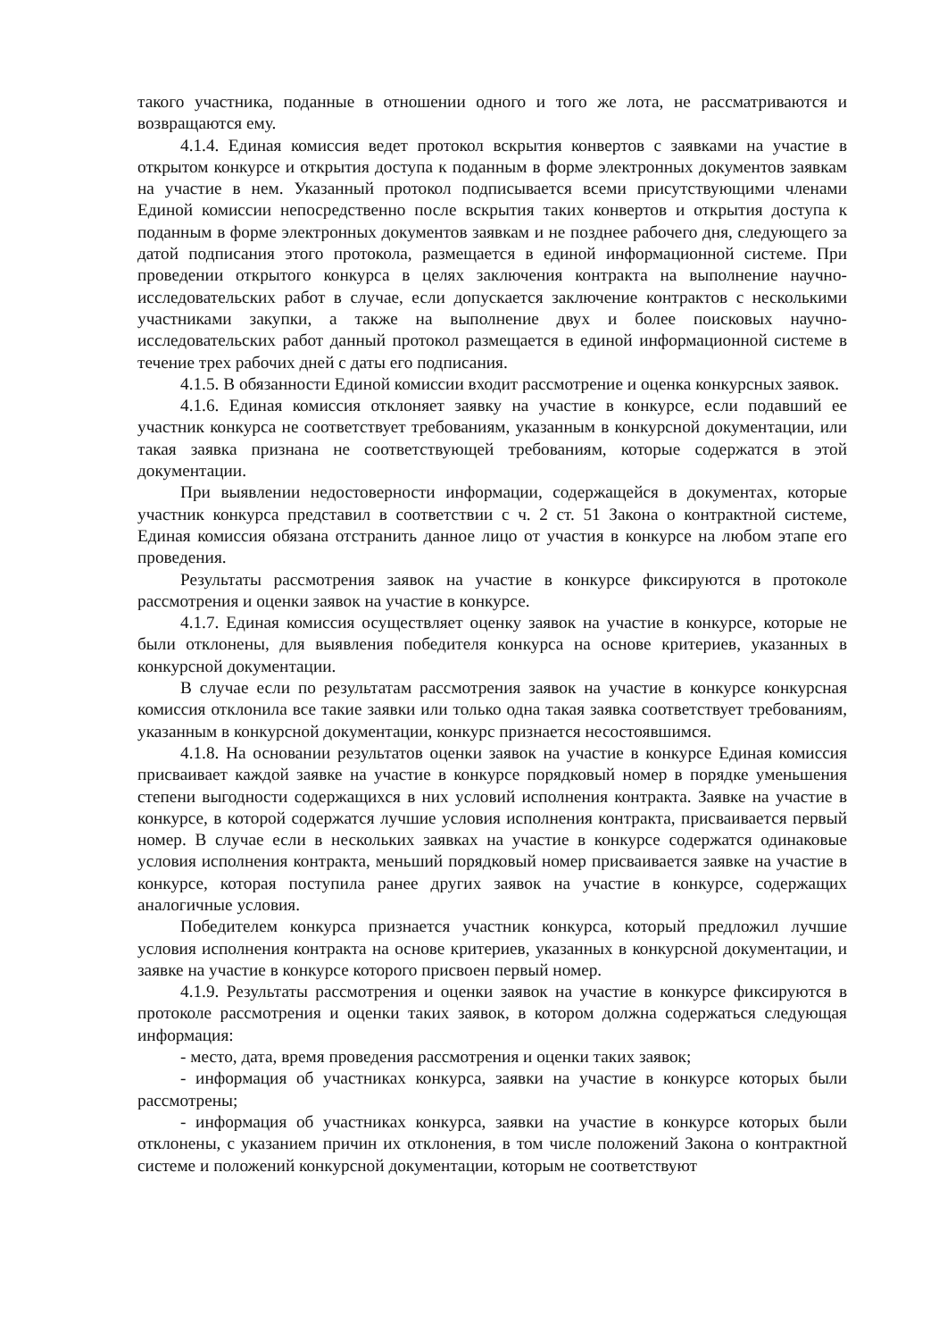такого участника, поданные в отношении одного и того же лота, не рассматриваются и возвращаются ему.
4.1.4. Единая комиссия ведет протокол вскрытия конвертов с заявками на участие в открытом конкурсе и открытия доступа к поданным в форме электронных документов заявкам на участие в нем. Указанный протокол подписывается всеми присутствующими членами Единой комиссии непосредственно после вскрытия таких конвертов и открытия доступа к поданным в форме электронных документов заявкам и не позднее рабочего дня, следующего за датой подписания этого протокола, размещается в единой информационной системе. При проведении открытого конкурса в целях заключения контракта на выполнение научно-исследовательских работ в случае, если допускается заключение контрактов с несколькими участниками закупки, а также на выполнение двух и более поисковых научно-исследовательских работ данный протокол размещается в единой информационной системе в течение трех рабочих дней с даты его подписания.
4.1.5. В обязанности Единой комиссии входит рассмотрение и оценка конкурсных заявок.
4.1.6. Единая комиссия отклоняет заявку на участие в конкурсе, если подавший ее участник конкурса не соответствует требованиям, указанным в конкурсной документации, или такая заявка признана не соответствующей требованиям, которые содержатся в этой документации.
При выявлении недостоверности информации, содержащейся в документах, которые участник конкурса представил в соответствии с ч. 2 ст. 51 Закона о контрактной системе, Единая комиссия обязана отстранить данное лицо от участия в конкурсе на любом этапе его проведения.
Результаты рассмотрения заявок на участие в конкурсе фиксируются в протоколе рассмотрения и оценки заявок на участие в конкурсе.
4.1.7. Единая комиссия осуществляет оценку заявок на участие в конкурсе, которые не были отклонены, для выявления победителя конкурса на основе критериев, указанных в конкурсной документации.
В случае если по результатам рассмотрения заявок на участие в конкурсе конкурсная комиссия отклонила все такие заявки или только одна такая заявка соответствует требованиям, указанным в конкурсной документации, конкурс признается несостоявшимся.
4.1.8. На основании результатов оценки заявок на участие в конкурсе Единая комиссия присваивает каждой заявке на участие в конкурсе порядковый номер в порядке уменьшения степени выгодности содержащихся в них условий исполнения контракта. Заявке на участие в конкурсе, в которой содержатся лучшие условия исполнения контракта, присваивается первый номер. В случае если в нескольких заявках на участие в конкурсе содержатся одинаковые условия исполнения контракта, меньший порядковый номер присваивается заявке на участие в конкурсе, которая поступила ранее других заявок на участие в конкурсе, содержащих аналогичные условия.
Победителем конкурса признается участник конкурса, который предложил лучшие условия исполнения контракта на основе критериев, указанных в конкурсной документации, и заявке на участие в конкурсе которого присвоен первый номер.
4.1.9. Результаты рассмотрения и оценки заявок на участие в конкурсе фиксируются в протоколе рассмотрения и оценки таких заявок, в котором должна содержаться следующая информация:
- место, дата, время проведения рассмотрения и оценки таких заявок;
- информация об участниках конкурса, заявки на участие в конкурсе которых были рассмотрены;
- информация об участниках конкурса, заявки на участие в конкурсе которых были отклонены, с указанием причин их отклонения, в том числе положений Закона о контрактной системе и положений конкурсной документации, которым не соответствуют